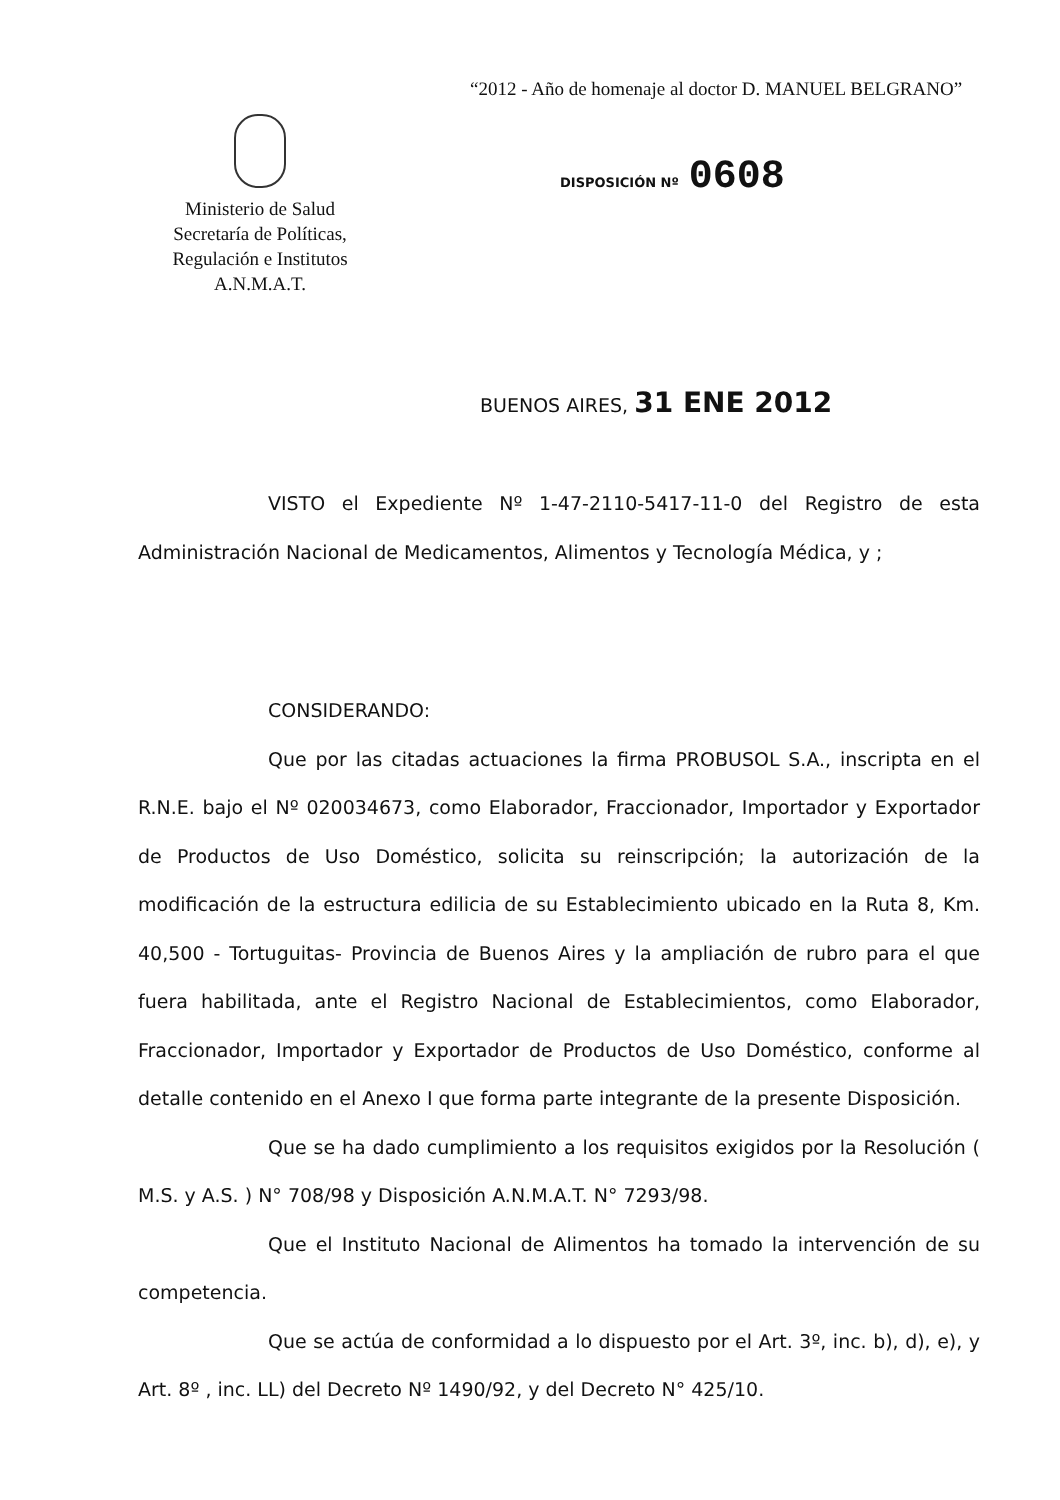“2012 - Año de homenaje al doctor D. MANUEL BELGRANO”
Ministerio de Salud
Secretaría de Políticas,
Regulación e Institutos
A.N.M.A.T.
DISPOSICIÓN Nº 0608
BUENOS AIRES, 31 ENE 2012
VISTO el Expediente Nº 1-47-2110-5417-11-0 del Registro de esta Administración Nacional de Medicamentos, Alimentos y Tecnología Médica, y ;
CONSIDERANDO:
Que por las citadas actuaciones la firma PROBUSOL S.A., inscripta en el R.N.E. bajo el Nº 020034673, como Elaborador, Fraccionador, Importador y Exportador de Productos de Uso Doméstico, solicita su reinscripción; la autorización de la modificación de la estructura edilicia de su Establecimiento ubicado en la Ruta 8, Km. 40,500 - Tortuguitas- Provincia de Buenos Aires y la ampliación de rubro para el que fuera habilitada, ante el Registro Nacional de Establecimientos, como Elaborador, Fraccionador, Importador y Exportador de Productos de Uso Doméstico, conforme al detalle contenido en el Anexo I que forma parte integrante de la presente Disposición.
Que se ha dado cumplimiento a los requisitos exigidos por la Resolución ( M.S. y A.S. ) N° 708/98 y Disposición A.N.M.A.T. N° 7293/98.
Que el Instituto Nacional de Alimentos ha tomado la intervención de su competencia.
Que se actúa de conformidad a lo dispuesto por el Art. 3º, inc. b), d), e), y Art. 8º , inc. LL) del Decreto Nº 1490/92, y del Decreto N° 425/10.